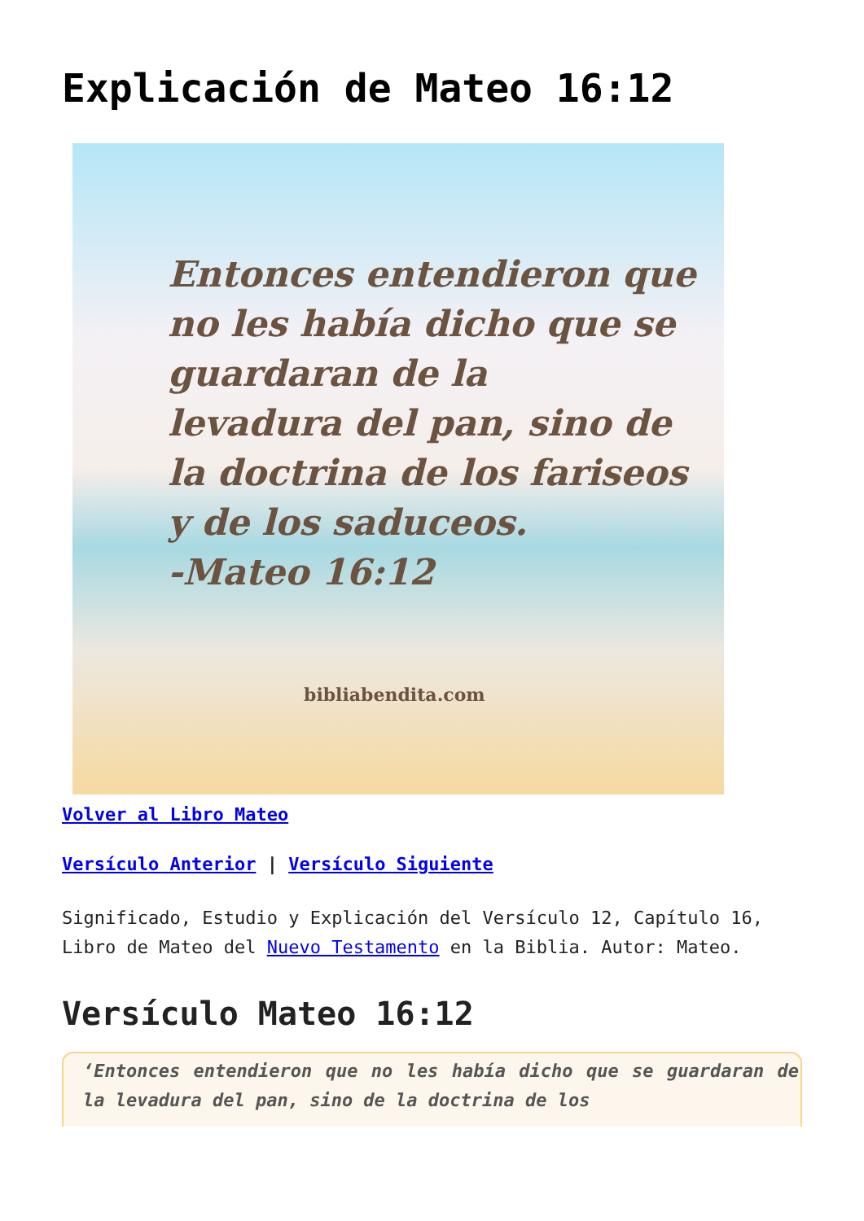Explicación de Mateo 16:12
Entonces entendieron que
no les había dicho que se
guardaran de la
levadura del pan, sino de
la doctrina de los fariseos
y de los saduceos.
-Mateo 16:12
bibliabendita.com
Volver al Libro Mateo
Versículo Anterior | Versículo Siguiente
Significado, Estudio y Explicación del Versículo 12, Capítulo 16, Libro de Mateo del Nuevo Testamento en la Biblia. Autor: Mateo.
Versículo Mateo 16:12
‘Entonces entendieron que no les había dicho que se guardaran de la levadura del pan, sino de la doctrina de los